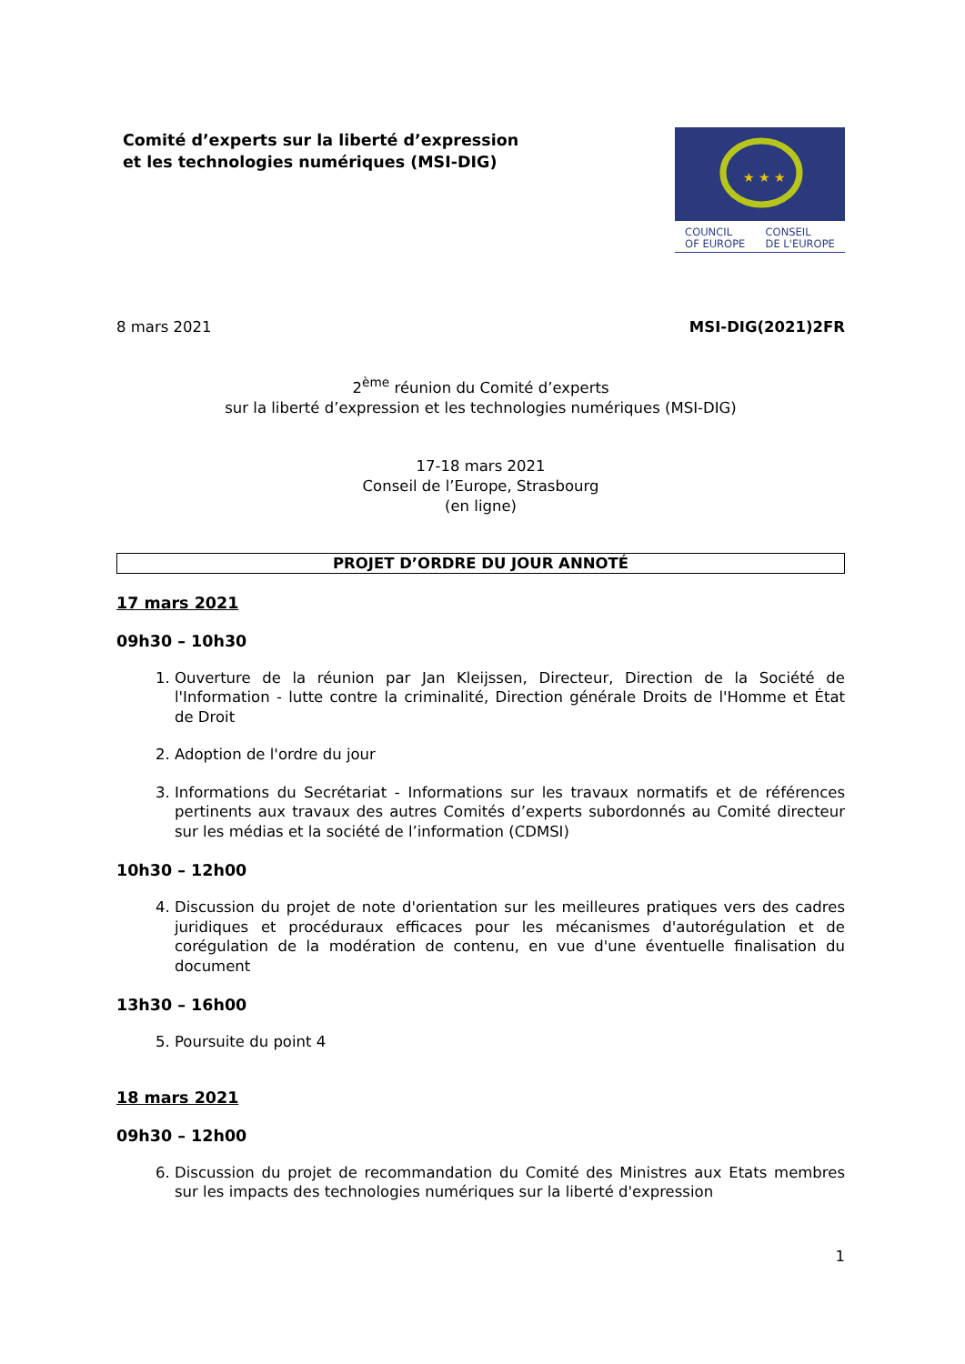Comité d’experts sur la liberté d’expression
et les technologies numériques (MSI-DIG)
★ ★ ★
COUNCIL
OF EUROPE CONSEIL
DE L'EUROPE
8 mars 2021 MSI-DIG(2021)2FR
2<sup>ème</sup> réunion du Comité d’experts
sur la liberté d’expression et les technologies numériques (MSI-DIG)
17-18 mars 2021
Conseil de l’Europe, Strasbourg
(en ligne)
PROJET D’ORDRE DU JOUR ANNOTÉ
17 mars 2021
09h30 – 10h30
1. Ouverture de la réunion par Jan Kleijssen, Directeur, Direction de la Société de l'Information - lutte contre la criminalité, Direction générale Droits de l'Homme et État de Droit
2. Adoption de l'ordre du jour
3. Informations du Secrétariat - Informations sur les travaux normatifs et de références pertinents aux travaux des autres Comités d’experts subordonnés au Comité directeur sur les médias et la société de l’information (CDMSI)
10h30 – 12h00
4. Discussion du projet de note d'orientation sur les meilleures pratiques vers des cadres juridiques et procéduraux efficaces pour les mécanismes d'autorégulation et de corégulation de la modération de contenu, en vue d'une éventuelle finalisation du document
13h30 – 16h00
5. Poursuite du point 4
18 mars 2021
09h30 – 12h00
6. Discussion du projet de recommandation du Comité des Ministres aux Etats membres sur les impacts des technologies numériques sur la liberté d'expression
1